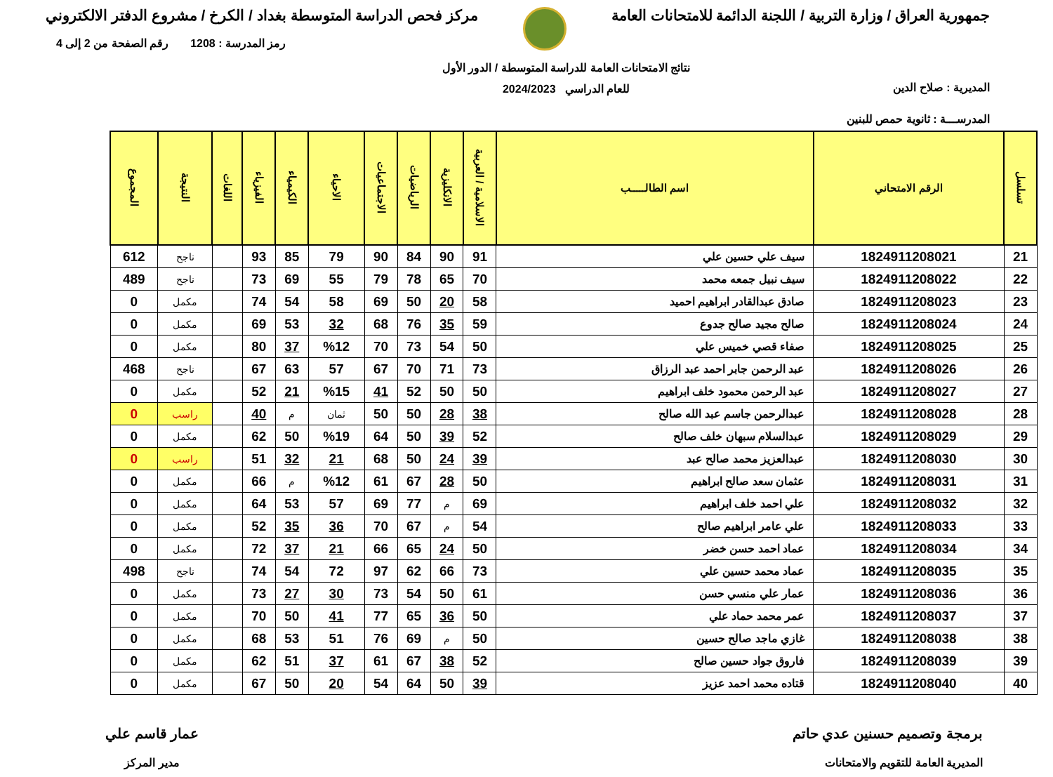جمهورية العراق / وزارة التربية / اللجنة الدائمة للامتحانات العامة
مركز فحص الدراسة المتوسطة بغداد / الكرخ / مشروع الدفتر الالكتروني
المديرية : صلاح الدين
المدرســـة : ثانوية حمص للبنين
نتائج الامتحانات العامة للدراسة المتوسطة / الدور الأول
للعام الدراسي 2024/2023
رمز المدرسة : 1208 رقم الصفحة من 2 إلى 4
| تسلسل | الرقم الامتحاني | اسم الطالـــــب | الاسلامية / العربية | الانكليزية | الرياضيات | الاجتماعيات | الاحياء | الكيمياء | الفيزياء | اللغات | النتيجة | المجموع |
| --- | --- | --- | --- | --- | --- | --- | --- | --- | --- | --- | --- | --- |
| 21 | 1824911208021 | سيف علي حسين علي | 91 | 90 | 84 | 90 | 79 | 85 | 93 | | ناجح | 612 |
| 22 | 1824911208022 | سيف نبيل جمعه محمد | 70 | 65 | 78 | 79 | 55 | 69 | 73 | | ناجح | 489 |
| 23 | 1824911208023 | صادق عبدالقادر ابراهيم احميد | 58 | 20 | 50 | 69 | 58 | 54 | 74 | | مكمل | 0 |
| 24 | 1824911208024 | صالح مجيد صالح جدوع | 59 | 35 | 76 | 68 | 32 | 53 | 69 | | مكمل | 0 |
| 25 | 1824911208025 | صفاء قصي خميس علي | 50 | 54 | 73 | 70 | %12 | 37 | 80 | | مكمل | 0 |
| 26 | 1824911208026 | عبد الرحمن جابر احمد عبد الرزاق | 73 | 71 | 70 | 67 | 57 | 63 | 67 | | ناجح | 468 |
| 27 | 1824911208027 | عبد الرحمن محمود خلف ابراهيم | 50 | 50 | 52 | 41 | %15 | 21 | 52 | | مكمل | 0 |
| 28 | 1824911208028 | عبدالرحمن جاسم عبد الله صالح | 38 | 28 | 50 | 50 | ثمان | م | 40 | | راسب | 0 |
| 29 | 1824911208029 | عبدالسلام سبهان خلف صالح | 52 | 39 | 50 | 64 | %19 | 50 | 62 | | مكمل | 0 |
| 30 | 1824911208030 | عبدالعزيز محمد صالح عبد | 39 | 24 | 50 | 68 | 21 | 32 | 51 | | راسب | 0 |
| 31 | 1824911208031 | عثمان سعد صالح ابراهيم | 50 | 28 | 67 | 61 | %12 | م | 66 | | مكمل | 0 |
| 32 | 1824911208032 | علي احمد خلف ابراهيم | 69 | م | 77 | 69 | 57 | 53 | 64 | | مكمل | 0 |
| 33 | 1824911208033 | علي عامر ابراهيم صالح | 54 | م | 67 | 70 | 36 | 35 | 52 | | مكمل | 0 |
| 34 | 1824911208034 | عماد احمد حسن خضر | 50 | 24 | 65 | 66 | 21 | 37 | 72 | | مكمل | 0 |
| 35 | 1824911208035 | عماد محمد حسين علي | 73 | 66 | 62 | 97 | 72 | 54 | 74 | | ناجح | 498 |
| 36 | 1824911208036 | عمار علي منسي حسن | 61 | 50 | 54 | 73 | 30 | 27 | 73 | | مكمل | 0 |
| 37 | 1824911208037 | عمر محمد حماد علي | 50 | 36 | 65 | 77 | 41 | 50 | 70 | | مكمل | 0 |
| 38 | 1824911208038 | غازي ماجد صالح حسين | 50 | م | 69 | 76 | 51 | 53 | 68 | | مكمل | 0 |
| 39 | 1824911208039 | فاروق جواد حسين صالح | 52 | 38 | 67 | 61 | 37 | 51 | 62 | | مكمل | 0 |
| 40 | 1824911208040 | قتاده محمد احمد عزيز | 39 | 50 | 64 | 54 | 20 | 50 | 67 | | مكمل | 0 |
برمجة وتصميم حسنين عدي حاتم
المديرية العامة للتقويم والامتحانات
عمار قاسم علي
مدير المركز